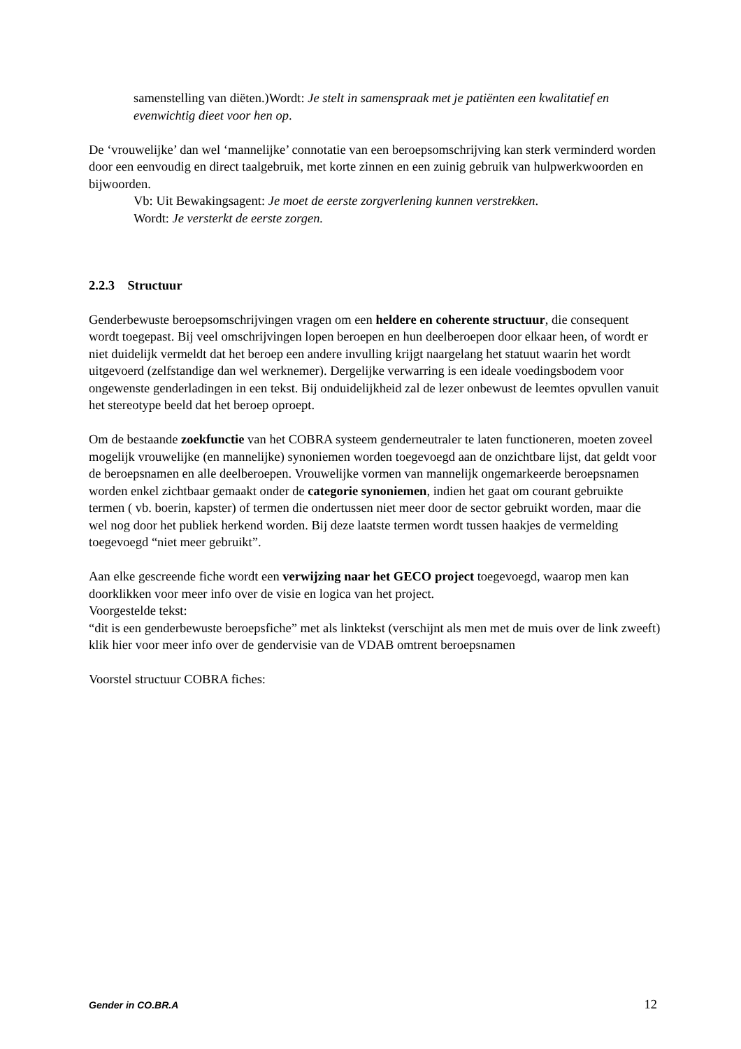samenstelling van diëten.)Wordt: Je stelt in samenspraak met je patiënten een kwalitatief en evenwichtig dieet voor hen op.
De ‘vrouwelijke’ dan wel ‘mannelijke’ connotatie van een beroepsomschrijving kan sterk verminderd worden door een eenvoudig en direct taalgebruik, met korte zinnen en een zuinig gebruik van hulpwerkwoorden en bijwoorden.
Vb: Uit Bewakingsagent: Je moet de eerste zorgverlening kunnen verstrekken.
Wordt: Je versterkt de eerste zorgen.
2.2.3 Structuur
Genderbewuste beroepsomschrijvingen vragen om een heldere en coherente structuur, die consequent wordt toegepast. Bij veel omschrijvingen lopen beroepen en hun deelberoepen door elkaar heen, of wordt er niet duidelijk vermeldt dat het beroep een andere invulling krijgt naargelang het statuut waarin het wordt uitgevoerd (zelfstandige dan wel werknemer). Dergelijke verwarring is een ideale voedingsbodem voor ongewenste genderladingen in een tekst. Bij onduidelijkheid zal de lezer onbewust de leemtes opvullen vanuit het stereotype beeld dat het beroep oproept.
Om de bestaande zoekfunctie van het COBRA systeem genderneutraler te laten functioneren, moeten zoveel mogelijk vrouwelijke (en mannelijke) synoniemen worden toegevoegd aan de onzichtbare lijst, dat geldt voor de beroepsnamen en alle deelberoepen. Vrouwelijke vormen van mannelijk ongemarkeerde beroepsnamen worden enkel zichtbaar gemaakt onder de categorie synoniemen, indien het gaat om courant gebruikte termen ( vb. boerin, kapster) of termen die ondertussen niet meer door de sector gebruikt worden, maar die wel nog door het publiek herkend worden. Bij deze laatste termen wordt tussen haakjes de vermelding toegevoegd “niet meer gebruikt”.
Aan elke gescreende fiche wordt een verwijzing naar het GECO project toegevoegd, waarop men kan doorklikken voor meer info over de visie en logica van het project.
Voorgestelde tekst:
“dit is een genderbewuste beroepsfiche” met als linktekst (verschijnt als men met de muis over de link zweeft) klik hier voor meer info over de gendervisie van de VDAB omtrent beroepsnamen
Voorstel structuur COBRA fiches:
Gender in CO.BR.A 12